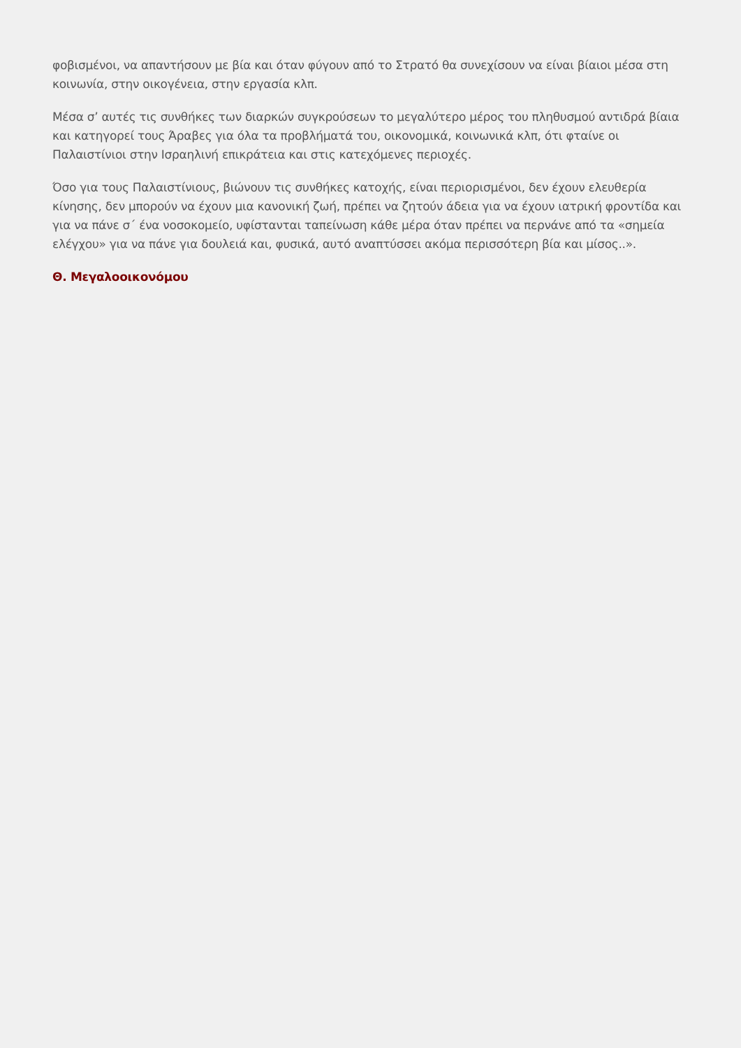φοβισμένοι, να απαντήσουν με βία και όταν φύγουν από το Στρατό θα συνεχίσουν να είναι βίαιοι μέσα στη κοινωνία, στην οικογένεια, στην εργασία κλπ.
Μέσα σ’ αυτές τις συνθήκες των διαρκών συγκρούσεων το μεγαλύτερο μέρος του πληθυσμού αντιδρά βίαια και κατηγορεί τους Άραβες για όλα τα προβλήματά του, οικονομικά, κοινωνικά κλπ, ότι φταίνε οι Παλαιστίνιοι στην Ισραηλινή επικράτεια και στις κατεχόμενες περιοχές.
Όσο για τους Παλαιστίνιους, βιώνουν τις συνθήκες κατοχής, είναι περιορισμένοι, δεν έχουν ελευθερία κίνησης, δεν μπορούν να έχουν μια κανονική ζωή, πρέπει να ζητούν άδεια για να έχουν ιατρική φροντίδα και για να πάνε σ΄ ένα νοσοκομείο, υφίστανται ταπείνωση κάθε μέρα όταν πρέπει να περνάνε από τα «σημεία ελέγχου» για να πάνε για δουλειά και, φυσικά, αυτό αναπτύσσει ακόμα περισσότερη βία και μίσος..».
Θ. Μεγαλοοικονόμου